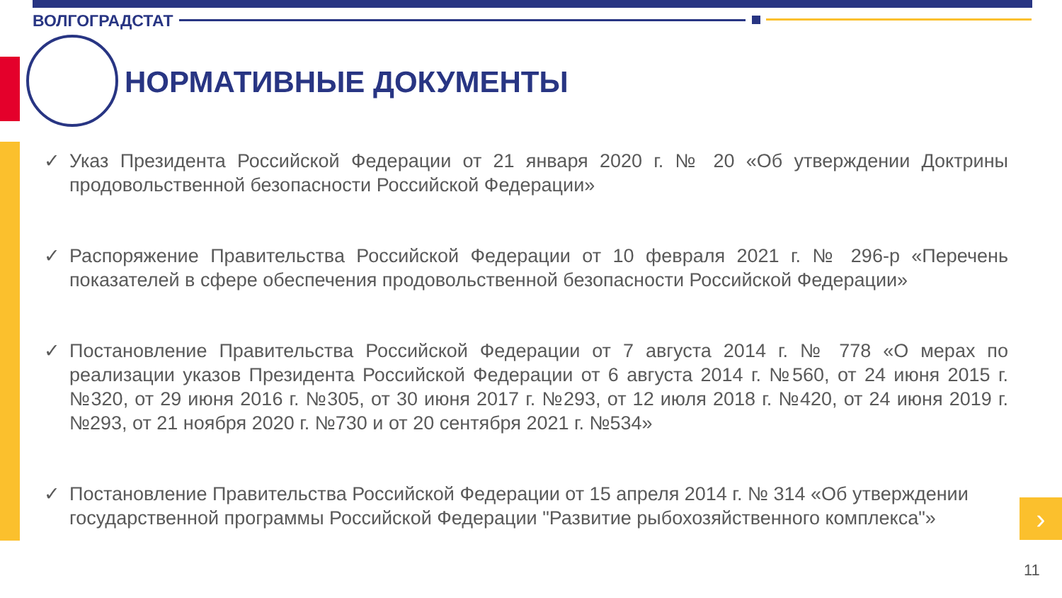ВОЛГОГРАДСТАТ
НОРМАТИВНЫЕ ДОКУМЕНТЫ
✓ Указ Президента Российской Федерации от 21 января 2020 г. № 20 «Об утверждении Доктрины продовольственной безопасности Российской Федерации»
✓ Распоряжение Правительства Российской Федерации от 10 февраля 2021 г. № 296-р «Перечень показателей в сфере обеспечения продовольственной безопасности Российской Федерации»
✓ Постановление Правительства Российской Федерации от 7 августа 2014 г. № 778 «О мерах по реализации указов Президента Российской Федерации от 6 августа 2014 г. №560, от 24 июня 2015 г. №320, от 29 июня 2016 г. №305, от 30 июня 2017 г. №293, от 12 июля 2018 г. №420, от 24 июня 2019 г. №293, от 21 ноября 2020 г. №730 и от 20 сентября 2021 г. №534»
✓ Постановление Правительства Российской Федерации от 15 апреля 2014 г. № 314 «Об утверждении государственной программы Российской Федерации "Развитие рыбохозяйственного комплекса"»
›
11